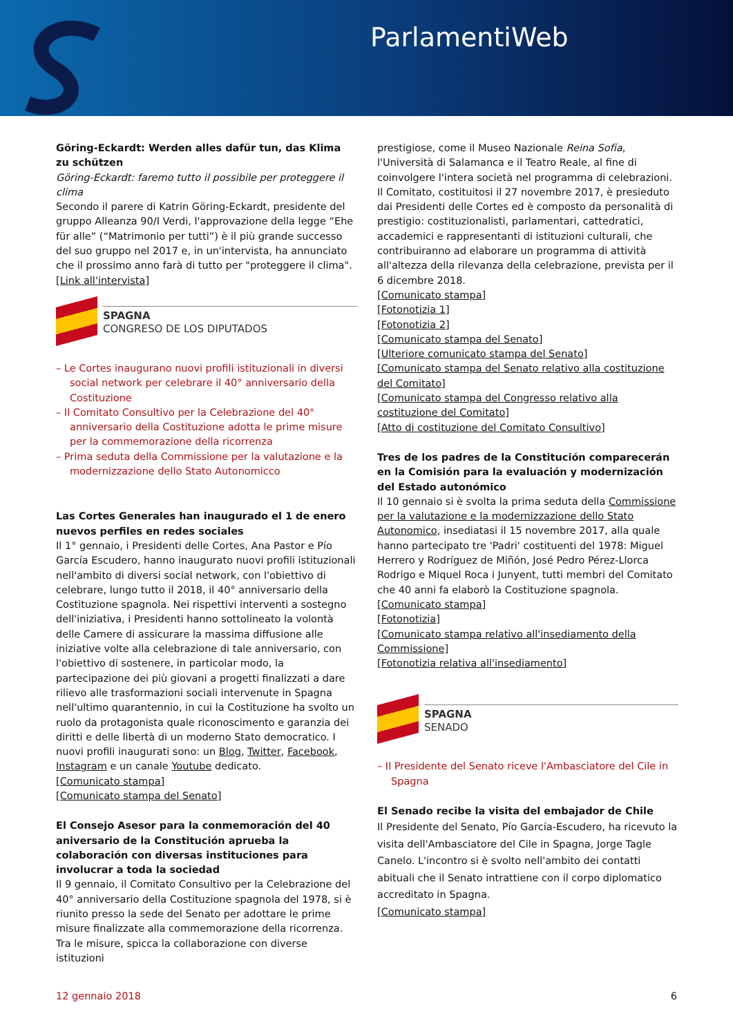ParlamentiWeb
Göring-Eckardt: Werden alles dafür tun, das Klima zu schützen
Göring-Eckardt: faremo tutto il possibile per proteggere il clima
Secondo il parere di Katrin Göring-Eckardt, presidente del gruppo Alleanza 90/I Verdi, l'approvazione della legge “Ehe für alle” (“Matrimonio per tutti”) è il più grande successo del suo gruppo nel 2017 e, in un'intervista, ha annunciato che il prossimo anno farà di tutto per "proteggere il clima".
[Link all'intervista]
SPAGNA
CONGRESO DE LOS DIPUTADOS
– Le Cortes inaugurano nuovi profili istituzionali in diversi social network per celebrare il 40° anniversario della Costituzione
– Il Comitato Consultivo per la Celebrazione del 40° anniversario della Costituzione adotta le prime misure per la commemorazione della ricorrenza
– Prima seduta della Commissione per la valutazione e la modernizzazione dello Stato Autonomicco
Las Cortes Generales han inaugurado el 1 de enero nuevos perfiles en redes sociales
Il 1° gennaio, i Presidenti delle Cortes, Ana Pastor e Pío García Escudero, hanno inaugurato nuovi profili istituzionali nell'ambito di diversi social network, con l'obiettivo di celebrare, lungo tutto il 2018, il 40° anniversario della Costituzione spagnola. Nei rispettivi interventi a sostegno dell'iniziativa, i Presidenti hanno sottolineato la volontà delle Camere di assicurare la massima diffusione alle iniziative volte alla celebrazione di tale anniversario, con l'obiettivo di sostenere, in particolar modo, la partecipazione dei più giovani a progetti finalizzati a dare rilievo alle trasformazioni sociali intervenute in Spagna nell'ultimo quarantennio, in cui la Costituzione ha svolto un ruolo da protagonista quale riconoscimento e garanzia dei diritti e delle libertà di un moderno Stato democratico. I nuovi profili inaugurati sono: un Blog, Twitter, Facebook, Instagram e un canale Youtube dedicato.
[Comunicato stampa]
[Comunicato stampa del Senato]
El Consejo Asesor para la conmemoración del 40 aniversario de la Constitución aprueba la colaboración con diversas instituciones para involucrar a toda la sociedad
Il 9 gennaio, il Comitato Consultivo per la Celebrazione del 40° anniversario della Costituzione spagnola del 1978, si è riunito presso la sede del Senato per adottare le prime misure finalizzate alla commemorazione della ricorrenza. Tra le misure, spicca la collaborazione con diverse istituzioni
prestigiose, come il Museo Nazionale Reina Sofía, l'Università di Salamanca e il Teatro Reale, al fine di coinvolgere l'intera società nel programma di celebrazioni. Il Comitato, costituitosi il 27 novembre 2017, è presieduto dai Presidenti delle Cortes ed è composto da personalità di prestigio: costituzionalisti, parlamentari, cattedratici, accademici e rappresentanti di istituzioni culturali, che contribuiranno ad elaborare un programma di attività all'altezza della rilevanza della celebrazione, prevista per il 6 dicembre 2018.
[Comunicato stampa]
[Fotonotizia 1]
[Fotonotizia 2]
[Comunicato stampa del Senato]
[Ulteriore comunicato stampa del Senato]
[Comunicato stampa del Senato relativo alla costituzione del Comitato]
[Comunicato stampa del Congresso relativo alla costituzione del Comitato]
[Atto di costituzione del Comitato Consultivo]
Tres de los padres de la Constitución comparecerán en la Comisión para la evaluación y modernización del Estado autonómico
Il 10 gennaio si è svolta la prima seduta della Commissione per la valutazione e la modernizzazione dello Stato Autonomico, insediatasi il 15 novembre 2017, alla quale hanno partecipato tre 'Padri' costituenti del 1978: Miguel Herrero y Rodríguez de Miñón, José Pedro Pérez-Llorca Rodrigo e Miquel Roca i Junyent, tutti membri del Comitato che 40 anni fa elaborò la Costituzione spagnola.
[Comunicato stampa]
[Fotonotizia]
[Comunicato stampa relativo all'insediamento della Commissione]
[Fotonotizia relativa all'insediamento]
SPAGNA
SENADO
– Il Presidente del Senato riceve l'Ambasciatore del Cile in Spagna
El Senado recibe la visita del embajador de Chile
Il Presidente del Senato, Pío García-Escudero, ha ricevuto la visita dell'Ambasciatore del Cile in Spagna, Jorge Tagle Canelo. L'incontro si è svolto nell'ambito dei contatti abituali che il Senato intrattiene con il corpo diplomatico accreditato in Spagna.
[Comunicato stampa]
12 gennaio 2018 6